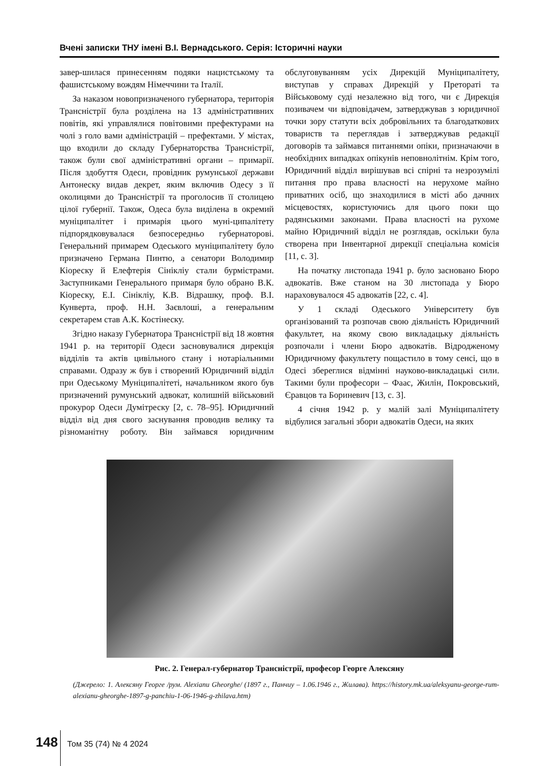Вчені записки ТНУ імені В.І. Вернадського. Серія: Історичні науки
завер-шилася принесенням подяки нацистському та фашистському вождям Німеччини та Італії.
За наказом новопризначеного губернатора, територія Трансністрії була розділена на 13 адміністративних повітів, які управлялися повітовими префектурами на чолі з голо вами адміністрацій – префектами. У містах, що входили до складу Губернаторства Трансністрії, також були свої адміністративні органи – примарії. Після здобуття Одеси, провідник румунської держави Антонеску видав декрет, яким включив Одесу з її околицями до Трансністрії та проголосив її столицею цілої губернії. Також, Одеса була виділена в окремий муніципалітет і примарія цього муні-ципалітету підпорядковувалася безпосередньо губернаторові. Генеральний примарем Одеського муніципалітету було призначено Германа Пинтю, а сенатори Володимир Кіореску й Елефтерія Сінікліу стали бурмістрами. Заступниками Генерального примаря було обрано В.К. Кіореску, Е.І. Сінікліу, К.В. Відрашку, проф. В.І. Кунверта, проф. Н.Н. Заєвлоші, а генеральним секретарем став А.К. Костінеску.
Згідно наказу Губернатора Трансністрії від 18 жовтня 1941 р. на території Одеси засновувалися дирекція відділів та актів цивільного стану і нотаріальними справами. Одразу ж був і створений Юридичний відділ при Одеському Муніципалітеті, начальником якого був призначений румунський адвокат, колишній військовий прокурор Одеси Думітреску [2, с. 78–95]. Юридичний відділ від дня свого заснування проводив велику та різноманітну роботу. Він займався юридичним обслуговуванням усіх Дирекцій Муніципалітету, виступав у справах Дирекцій у Преторатi та Військовому суді незалежно від того, чи є Дирекція позивачем чи відповідачем, затверджував з юридичної точки зору статути всіх добровільних та благодаткових товариств та переглядав і затверджував редакції договорів та займався питаннями опіки, призначаючи в необхідних випадках опікунів неповнолітнім. Крім того, Юридичний відділ вирішував всі спірні та незрозумілі питання про права власності на нерухоме майно приватних осіб, що знаходилися в місті або дачних місцевостях, користуючись для цього поки що радянськими законами. Права власності на рухоме майно Юридичний відділ не розглядав, оскільки була створена при Інвентарної дирекції спеціальна комісія [11, с. 3].
На початку листопада 1941 р. було засновано Бюро адвокатів. Вже станом на 30 листопада у Бюро нараховувалося 45 адвокатів [22, с. 4].
У 1 складі Одеського Університету був організований та розпочав свою діяльність Юридичний факультет, на якому свою викладацьку діяльність розпочали і члени Бюро адвокатів. Відродженому Юридичному факультету пощастило в тому сенсі, що в Одесі збереглися відмінні науково-викладацькі сили. Такими були професори – Фаас, Жилін, Покровський, Єравцов та Бориневич [13, с. 3].
4 січня 1942 р. у малій залі Муніципалітету відбулися загальні збори адвокатів Одеси, на яких
Рис. 2. Генерал-губернатор Трансністрії, професор Георге Алексяну
(Джерело: 1. Алексяну Георге /рум. Alexianu Gheorghe/ (1897 г., Панчиу – 1.06.1946 г., Жилава). https://history.mk.ua/aleksyanu-george-rum-alexianu-gheorghe-1897-g-panchiu-1-06-1946-g-zhilava.htm)
148 Том 35 (74) № 4 2024